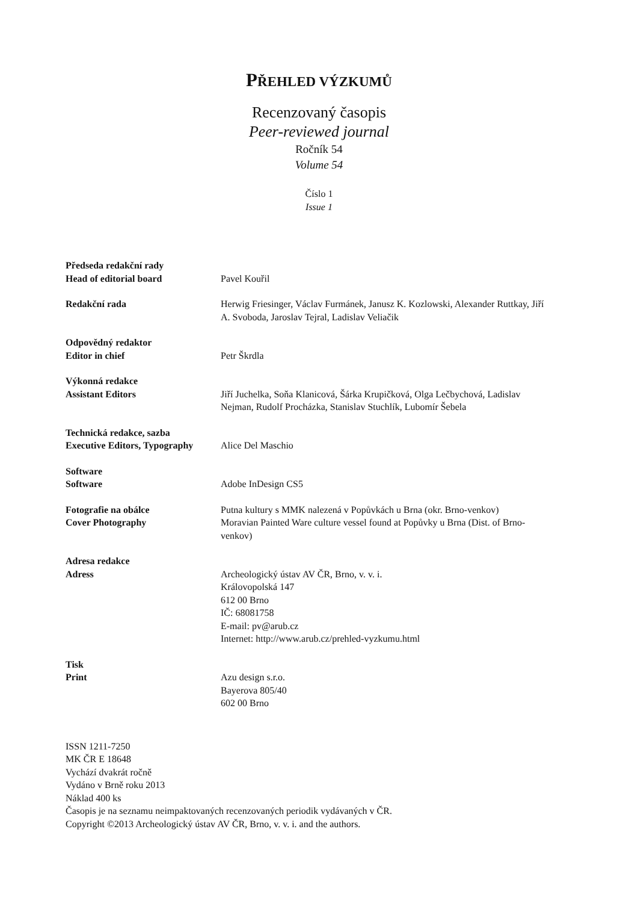PŘEHLED VÝZKUMŮ
Recenzovaný časopis
Peer-reviewed journal
Ročník 54
Volume 54
Číslo 1
Issue 1
Předseda redakční rady
Head of editorial board
Pavel Kouřil
Redakční rada Herwig Friesinger, Václav Furmánek, Janusz K. Kozlowski, Alexander Ruttkay, Jiří A. Svoboda, Jaroslav Tejral, Ladislav Veliačik
Odpovědný redaktor
Editor in chief
Petr Škrdla
Výkonná redakce
Assistant Editors
Jiří Juchelka, Soňa Klanicová, Šárka Krupičková, Olga Lečbychová, Ladislav Nejman, Rudolf Procházka, Stanislav Stuchlík, Lubomír Šebela
Technická redakce, sazba
Executive Editors, Typography
Alice Del Maschio
Software
Software
Adobe InDesign CS5
Fotografie na obálce
Cover Photography
Putna kultury s MMK nalezená v Popůvkách u Brna (okr. Brno-venkov)
Moravian Painted Ware culture vessel found at Popůvky u Brna (Dist. of Brno-venkov)
Adresa redakce
Adress
Archeologický ústav AV ČR, Brno, v. v. i.
Královopolská 147
612 00 Brno
IČ: 68081758
E-mail: pv@arub.cz
Internet: http://www.arub.cz/prehled-vyzkumu.html
Tisk
Print
Azu design s.r.o.
Bayerova 805/40
602 00 Brno
ISSN 1211-7250
MK ČR E 18648
Vychází dvakrát ročně
Vydáno v Brně roku 2013
Náklad 400 ks
Časopis je na seznamu neimpaktovaných recenzovaných periodik vydávaných v ČR.
Copyright ©2013 Archeologický ústav AV ČR, Brno, v. v. i. and the authors.